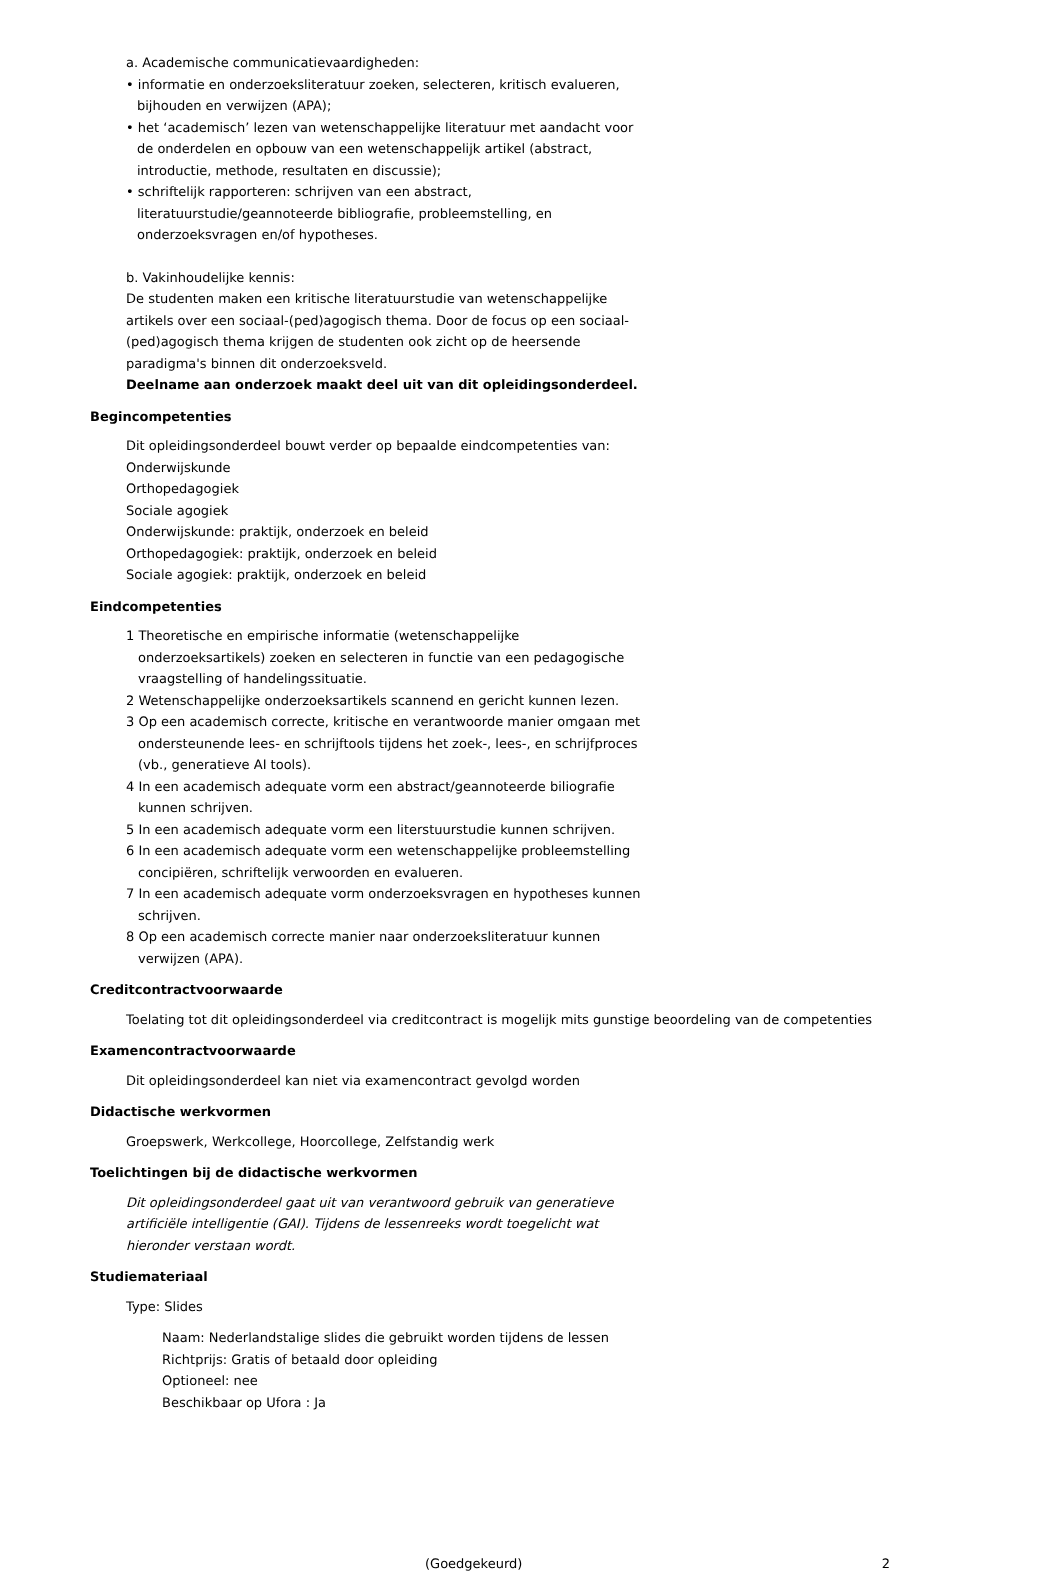a. Academische communicatievaardigheden:
• informatie en onderzoeksliteratuur zoeken, selecteren, kritisch evalueren, bijhouden en verwijzen (APA);
• het ‘academisch’ lezen van wetenschappelijke literatuur met aandacht voor de onderdelen en opbouw van een wetenschappelijk artikel (abstract, introductie, methode, resultaten en discussie);
• schriftelijk rapporteren: schrijven van een abstract, literatuurstudie/geannoteerde bibliografie, probleemstelling, en onderzoeksvragen en/of hypotheses.
b. Vakinhoudelijke kennis:
De studenten maken een kritische literatuurstudie van wetenschappelijke artikels over een sociaal-(ped)agogisch thema. Door de focus op een sociaal-(ped)agogisch thema krijgen de studenten ook zicht op de heersende paradigma's binnen dit onderzoeksveld.
Deelname aan onderzoek maakt deel uit van dit opleidingsonderdeel.
Begincompetenties
Dit opleidingsonderdeel bouwt verder op bepaalde eindcompetenties van:
Onderwijskunde
Orthopedagogiek
Sociale agogiek
Onderwijskunde: praktijk, onderzoek en beleid
Orthopedagogiek: praktijk, onderzoek en beleid
Sociale agogiek: praktijk, onderzoek en beleid
Eindcompetenties
1 Theoretische en empirische informatie (wetenschappelijke onderzoeksartikels) zoeken en selecteren in functie van een pedagogische vraagstelling of handelingssituatie.
2 Wetenschappelijke onderzoeksartikels scannend en gericht kunnen lezen.
3 Op een academisch correcte, kritische en verantwoorde manier omgaan met ondersteunende lees- en schrijftools tijdens het zoek-, lees-, en schrijfproces (vb., generatieve AI tools).
4 In een academisch adequate vorm een abstract/geannoteerde biliografie kunnen schrijven.
5 In een academisch adequate vorm een literstuurstudie kunnen schrijven.
6 In een academisch adequate vorm een wetenschappelijke probleemstelling concipiëren, schriftelijk verwoorden en evalueren.
7 In een academisch adequate vorm onderzoeksvragen en hypotheses kunnen schrijven.
8 Op een academisch correcte manier naar onderzoeksliteratuur kunnen verwijzen (APA).
Creditcontractvoorwaarde
Toelating tot dit opleidingsonderdeel via creditcontract is mogelijk mits gunstige beoordeling van de competenties
Examencontractvoorwaarde
Dit opleidingsonderdeel kan niet via examencontract gevolgd worden
Didactische werkvormen
Groepswerk, Werkcollege, Hoorcollege, Zelfstandig werk
Toelichtingen bij de didactische werkvormen
Dit opleidingsonderdeel gaat uit van verantwoord gebruik van generatieve artificiële intelligentie (GAI). Tijdens de lessenreeks wordt toegelicht wat hieronder verstaan wordt.
Studiemateriaal
Type: Slides
Naam: Nederlandstalige slides die gebruikt worden tijdens de lessen
Richtprijs: Gratis of betaald door opleiding
Optioneel: nee
Beschikbaar op Ufora : Ja
(Goedgekeurd) 2